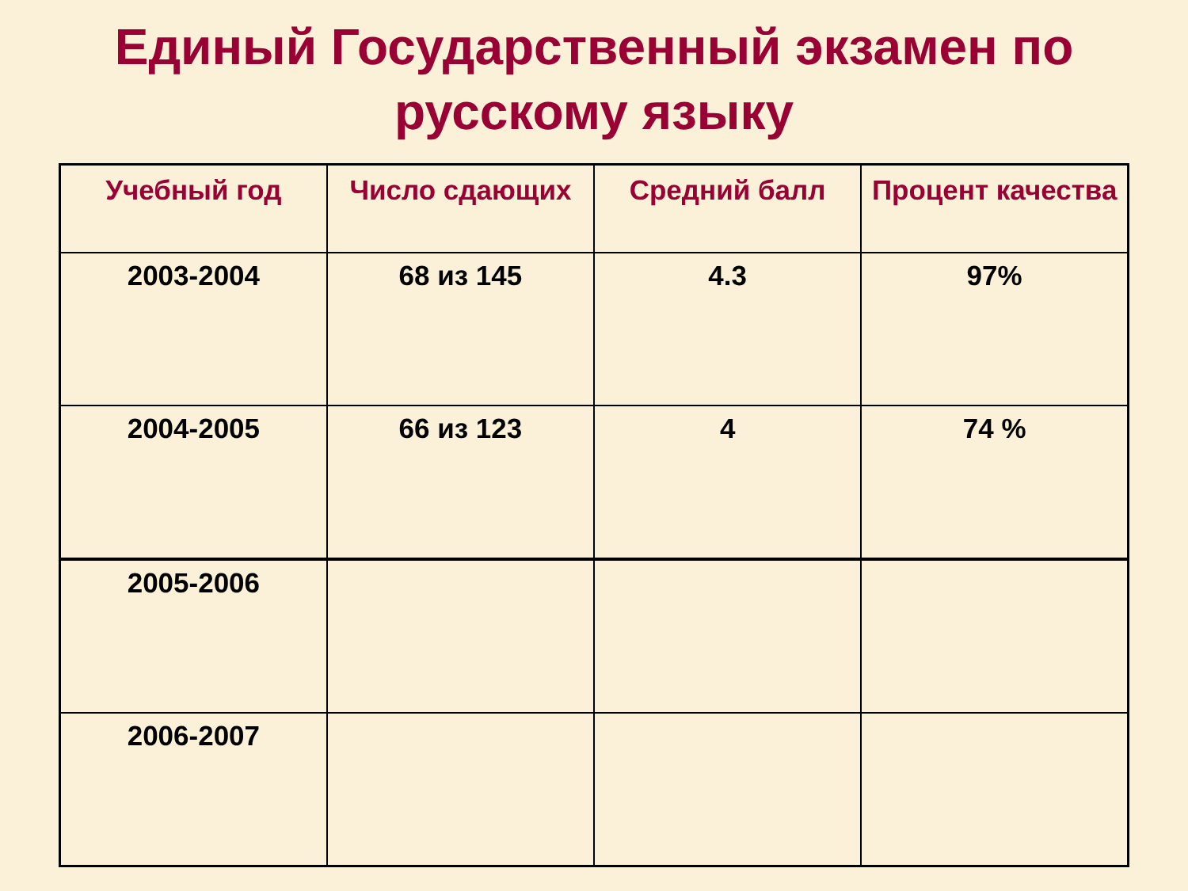Единый Государственный экзамен по
русскому языку
| Учебный год | Число сдающих | Средний балл | Процент качества |
| --- | --- | --- | --- |
| 2003-2004 | 68 из 145 | 4.3 | 97% |
| 2004-2005 | 66 из 123 | 4 | 74 % |
| 2005-2006 | | | |
| 2006-2007 | | | |